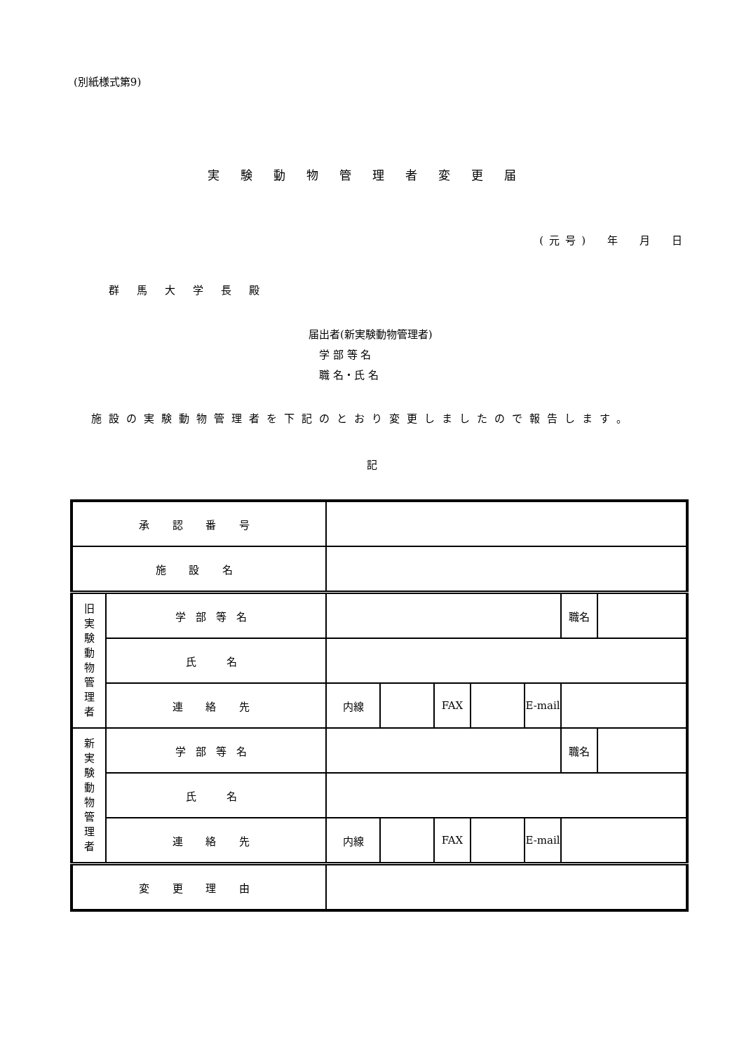(別紙様式第9)
実験動物管理者変更届
(元号)　年　月　日
群馬大学長殿
届出者(新実験動物管理者)
　学 部 等 名
　職 名・氏 名
施設の実験動物管理者を下記のとおり変更しましたので報告します。
記
| 承 認 番 号 | | | | | | | | |
| 施 設 名 | | | | | | | | |
| 旧 実 験 動 物 管 理 者 | 学部等名 | | | | | | 職名 | |
| | 氏 名 | | | | | | | |
| | 連 絡 先 | 内線 | | FAX | | E-mail | | |
| 新 実 験 動 物 管 理 者 | 学部等名 | | | | | | 職名 | |
| | 氏 名 | | | | | | | |
| | 連 絡 先 | 内線 | | FAX | | E-mail | | |
| 変 更 理 由 | | | | | | | | |